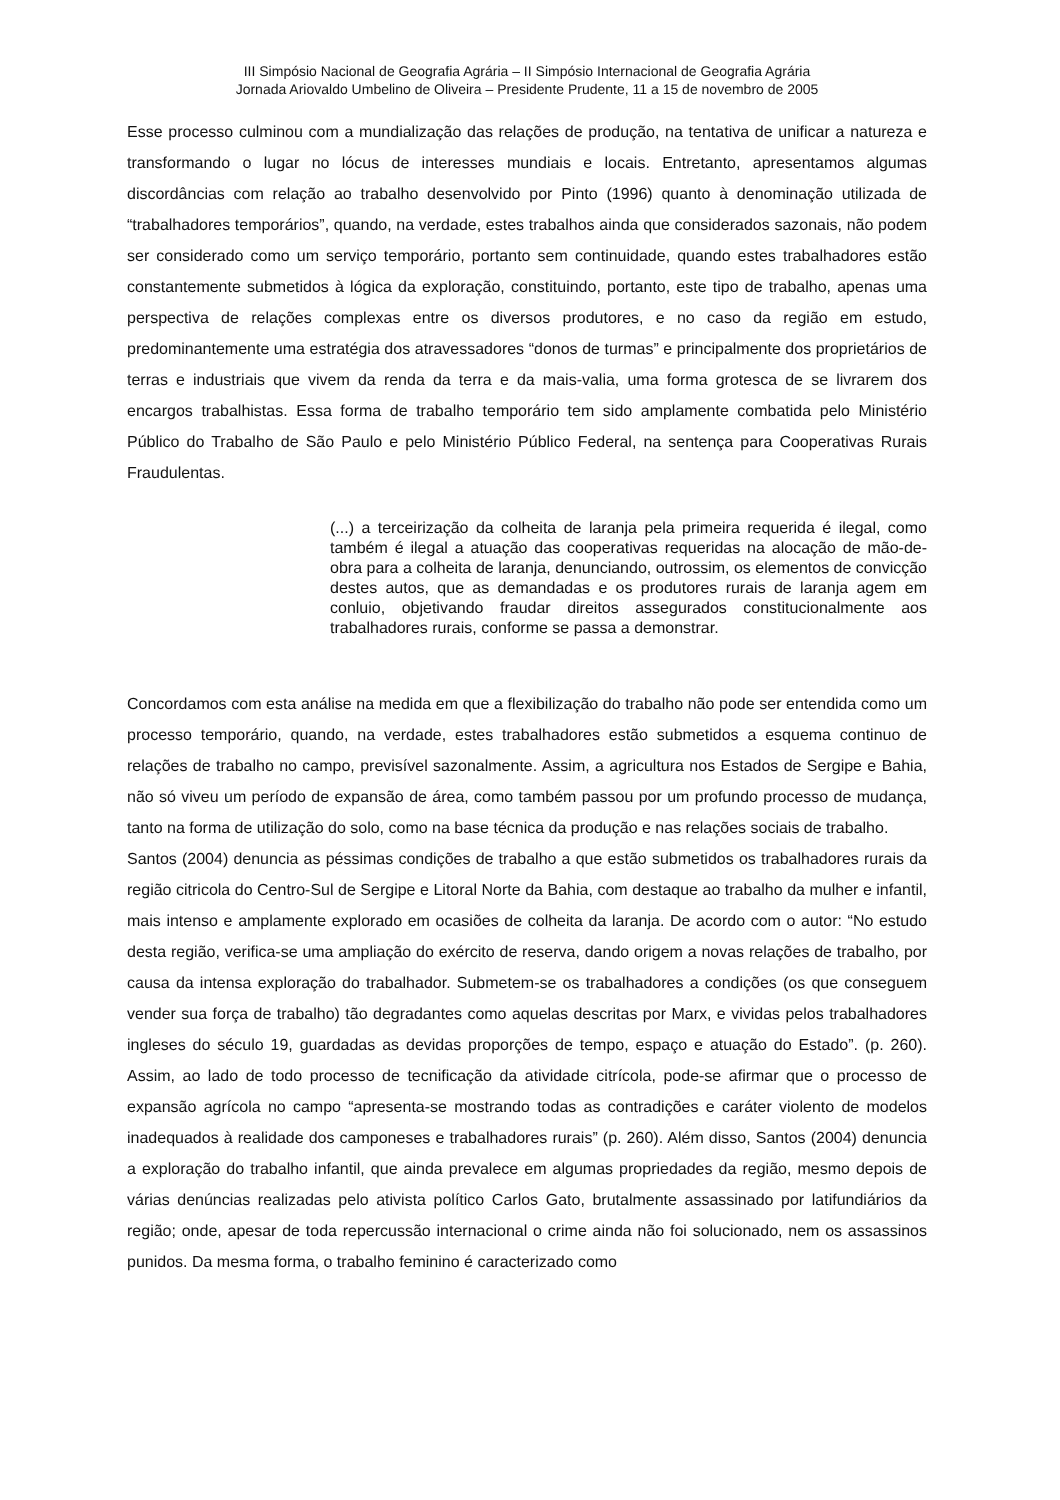III Simpósio Nacional de Geografia Agrária – II Simpósio Internacional de Geografia Agrária
Jornada Ariovaldo Umbelino de Oliveira – Presidente Prudente, 11 a 15 de novembro de 2005
Esse processo culminou com a mundialização das relações de produção, na tentativa de unificar a natureza e transformando o lugar no lócus de interesses mundiais e locais. Entretanto, apresentamos algumas discordâncias com relação ao trabalho desenvolvido por Pinto (1996) quanto à denominação utilizada de “trabalhadores temporários”, quando, na verdade, estes trabalhos ainda que considerados sazonais, não podem ser considerado como um serviço temporário, portanto sem continuidade, quando estes trabalhadores estão constantemente submetidos à lógica da exploração, constituindo, portanto, este tipo de trabalho, apenas uma perspectiva de relações complexas entre os diversos produtores, e no caso da região em estudo, predominantemente uma estratégia dos atravessadores “donos de turmas” e principalmente dos proprietários de terras e industriais que vivem da renda da terra e da mais-valia, uma forma grotesca de se livrarem dos encargos trabalhistas. Essa forma de trabalho temporário tem sido amplamente combatida pelo Ministério Público do Trabalho de São Paulo e pelo Ministério Público Federal, na sentença para Cooperativas Rurais Fraudulentas.
(...) a terceirização da colheita de laranja pela primeira requerida é ilegal, como também é ilegal a atuação das cooperativas requeridas na alocação de mão-de-obra para a colheita de laranja, denunciando, outrossim, os elementos de convicção destes autos, que as demandadas e os produtores rurais de laranja agem em conluio, objetivando fraudar direitos assegurados constitucionalmente aos trabalhadores rurais, conforme se passa a demonstrar.
Concordamos com esta análise na medida em que a flexibilização do trabalho não pode ser entendida como um processo temporário, quando, na verdade, estes trabalhadores estão submetidos a esquema continuo de relações de trabalho no campo, previsível sazonalmente. Assim, a agricultura nos Estados de Sergipe e Bahia, não só viveu um período de expansão de área, como também passou por um profundo processo de mudança, tanto na forma de utilização do solo, como na base técnica da produção e nas relações sociais de trabalho.
Santos (2004) denuncia as péssimas condições de trabalho a que estão submetidos os trabalhadores rurais da região citricola do Centro-Sul de Sergipe e Litoral Norte da Bahia, com destaque ao trabalho da mulher e infantil, mais intenso e amplamente explorado em ocasiões de colheita da laranja. De acordo com o autor: “No estudo desta região, verifica-se uma ampliação do exército de reserva, dando origem a novas relações de trabalho, por causa da intensa exploração do trabalhador. Submetem-se os trabalhadores a condições (os que conseguem vender sua força de trabalho) tão degradantes como aquelas descritas por Marx, e vividas pelos trabalhadores ingleses do século 19, guardadas as devidas proporções de tempo, espaço e atuação do Estado”. (p. 260). Assim, ao lado de todo processo de tecnificação da atividade citrícola, pode-se afirmar que o processo de expansão agrícola no campo “apresenta-se mostrando todas as contradições e caráter violento de modelos inadequados à realidade dos camponeses e trabalhadores rurais” (p. 260). Além disso, Santos (2004) denuncia a exploração do trabalho infantil, que ainda prevalece em algumas propriedades da região, mesmo depois de várias denúncias realizadas pelo ativista político Carlos Gato, brutalmente assassinado por latifundiários da região; onde, apesar de toda repercussão internacional o crime ainda não foi solucionado, nem os assassinos punidos. Da mesma forma, o trabalho feminino é caracterizado como